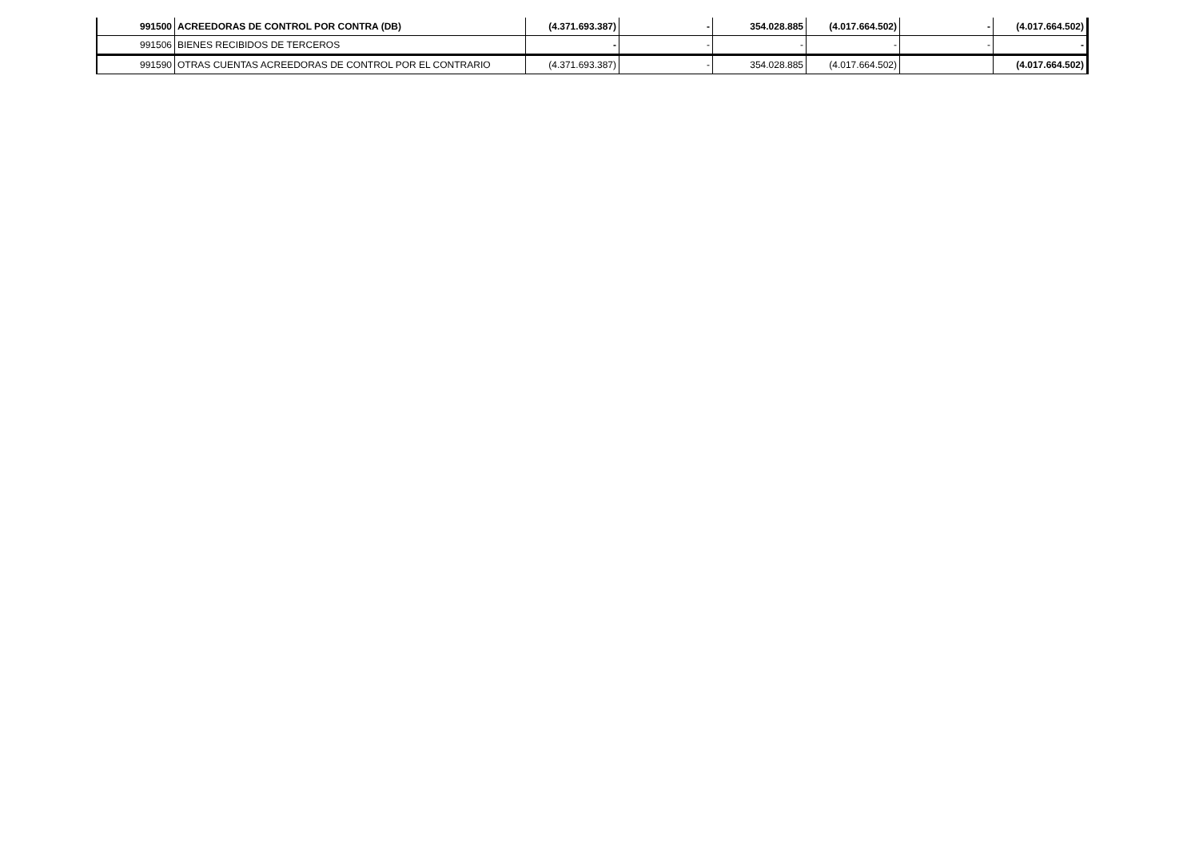| 991500 | ACREEDORAS DE CONTROL POR CONTRA (DB) | (4.371.693.387) | - | 354.028.885 | (4.017.664.502) | - | (4.017.664.502) |
| 991506 | BIENES RECIBIDOS DE TERCEROS | - | - | - | - | - | - |
| 991590 | OTRAS CUENTAS ACREEDORAS DE CONTROL POR EL CONTRARIO | (4.371.693.387) | - | 354.028.885 | (4.017.664.502) | | (4.017.664.502) |